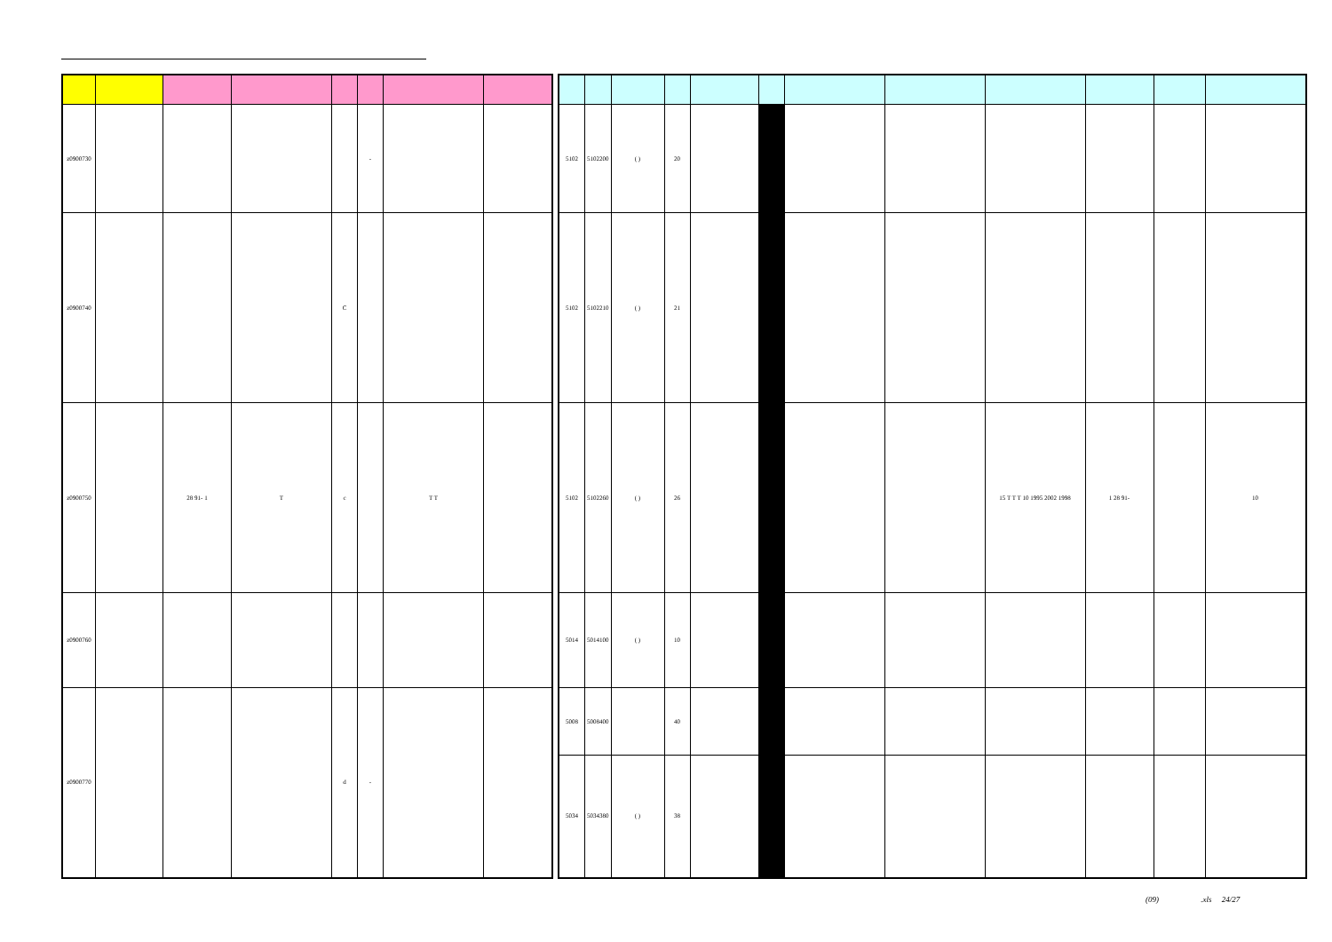| z0900730 | | | | | - | | |
| z0900740 | | | | C | | | |
| z0900750 | | 28 91- 1 | T | c | | T T | |
| z0900760 | | | | | | | |
| z0900770 | | | | d | - | | |
| 5102 | 5102200 | ( ) | 20 | | | | | | | | |
| 5102 | 5102210 | ( ) | 21 | | | | | | | | |
| 5102 | 5102260 | ( ) | 26 | | | | | 15 T T T 10 1995 2002 1998 | 1 28 91- | | 10 |
| 5014 | 5014100 | ( ) | 10 | | | | | | | | |
| 5008 | 5008400 | | 40 | | | | | | | | |
| 5034 | 5034380 | ( ) | 38 | | | | | | | | |
(09) .xls 24/27